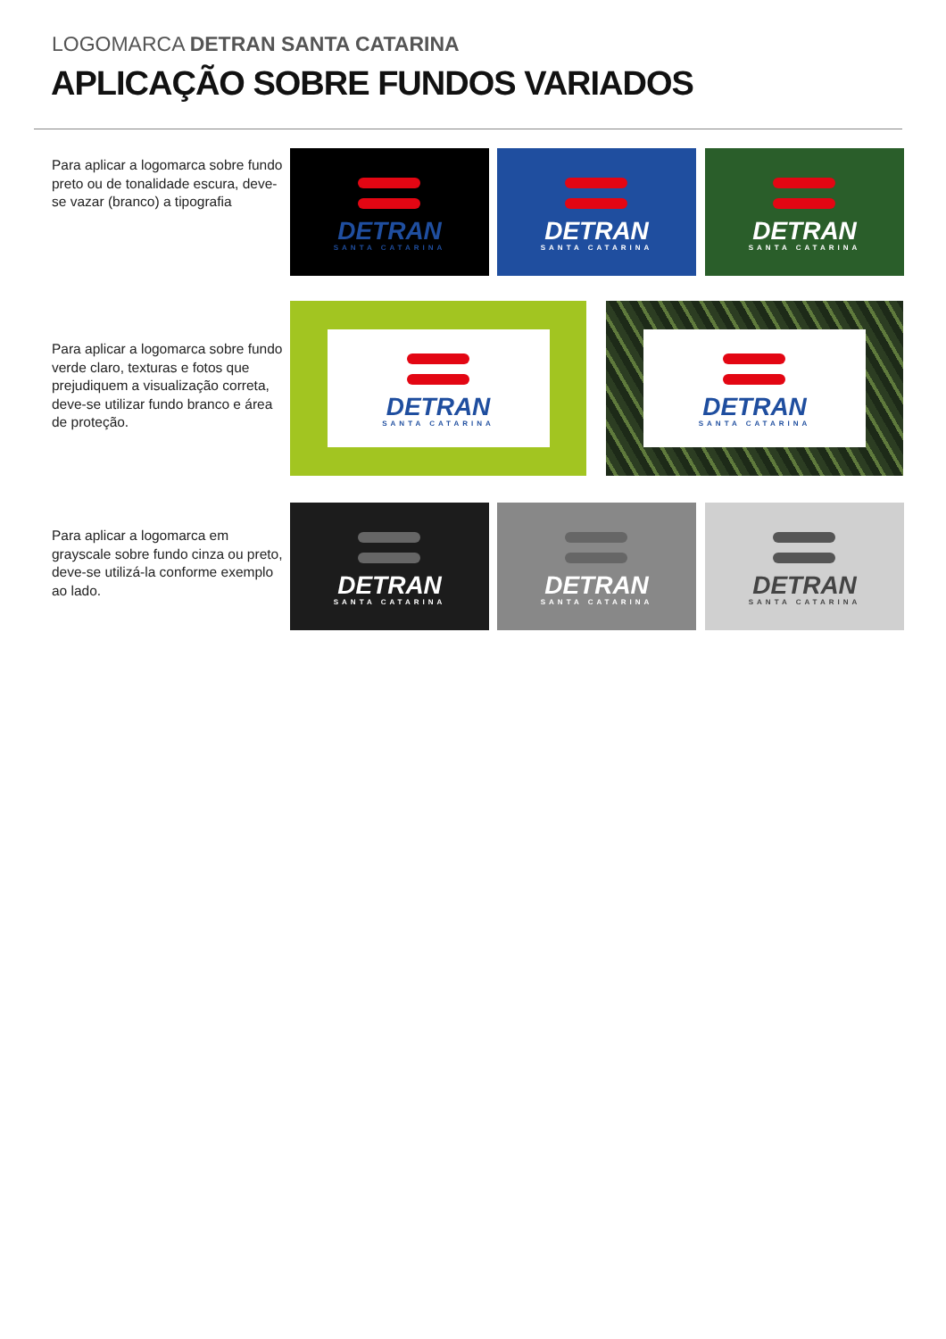LOGOMARCA DETRAN SANTA CATARINA
APLICAÇÃO SOBRE FUNDOS VARIADOS
Para aplicar a logomarca sobre fundo preto ou de tonalidade escura, deve-se vazar (branco) a tipografia
Para aplicar a logomarca sobre fundo verde claro, texturas e fotos que prejudiquem a visualização correta, deve-se utilizar fundo branco e área de proteção.
Para aplicar a logomarca em grayscale sobre fundo cinza ou preto, deve-se utilizá-la conforme exemplo ao lado.
DETRAN
SANTA CATARINA
DETRAN
SANTA CATARINA
DETRAN
SANTA CATARINA
DETRAN
SANTA CATARINA
DETRAN
SANTA CATARINA
DETRAN
SANTA CATARINA
DETRAN
SANTA CATARINA
DETRAN
SANTA CATARINA